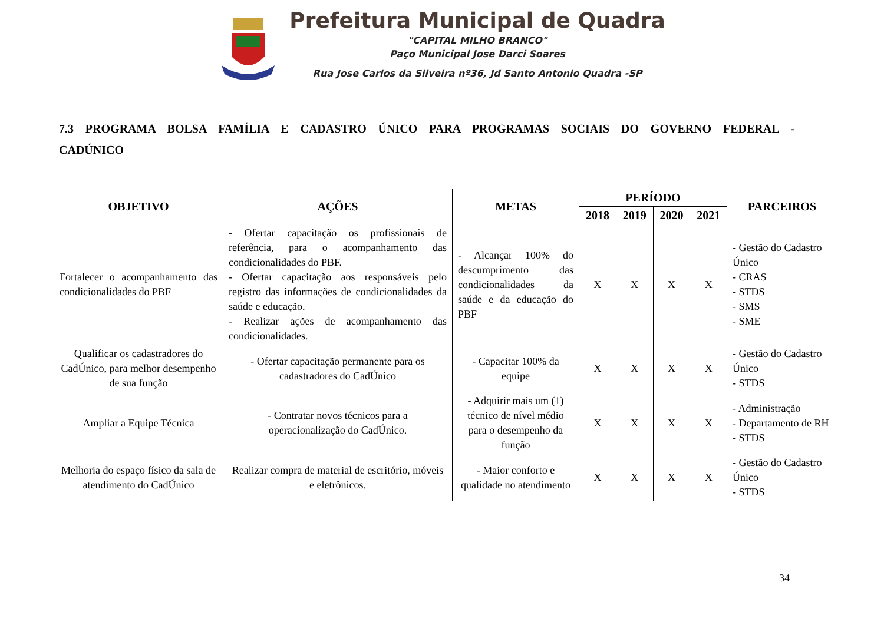Prefeitura Municipal de Quadra
"CAPITAL MILHO BRANCO"
Paço Municipal Jose Darci Soares
Rua Jose Carlos da Silveira nº36, Jd Santo Antonio Quadra -SP
7.3 PROGRAMA BOLSA FAMÍLIA E CADASTRO ÚNICO PARA PROGRAMAS SOCIAIS DO GOVERNO FEDERAL - CADÚNICO
| OBJETIVO | AÇÕES | METAS | PERÍODO | | | | PARCEIROS |
| --- | --- | --- | --- | --- | --- | --- | --- |
| | | | 2018 | 2019 | 2020 | 2021 | |
| Fortalecer o acompanhamento das condicionalidades do PBF | - Ofertar capacitação os profissionais de referência, para o acompanhamento das condicionalidades do PBF. - Ofertar capacitação aos responsáveis pelo registro das informações de condicionalidades da saúde e educação. - Realizar ações de acompanhamento das condicionalidades. | - Alcançar 100% do descumprimento das condicionalidades da saúde e da educação do PBF | X | X | X | X | - Gestão do Cadastro Único - CRAS - STDS - SMS - SME |
| Qualificar os cadastradores do CadÚnico, para melhor desempenho de sua função | - Ofertar capacitação permanente para os cadastradores do CadÚnico | - Capacitar 100% da equipe | X | X | X | X | - Gestão do Cadastro Único - STDS |
| Ampliar a Equipe Técnica | - Contratar novos técnicos para a operacionalização do CadÚnico. | - Adquirir mais um (1) técnico de nível médio para o desempenho da função | X | X | X | X | - Administração - Departamento de RH - STDS |
| Melhoria do espaço físico da sala de atendimento do CadÚnico | Realizar compra de material de escritório, móveis e eletrônicos. | - Maior conforto e qualidade no atendimento | X | X | X | X | - Gestão do Cadastro Único - STDS |
34